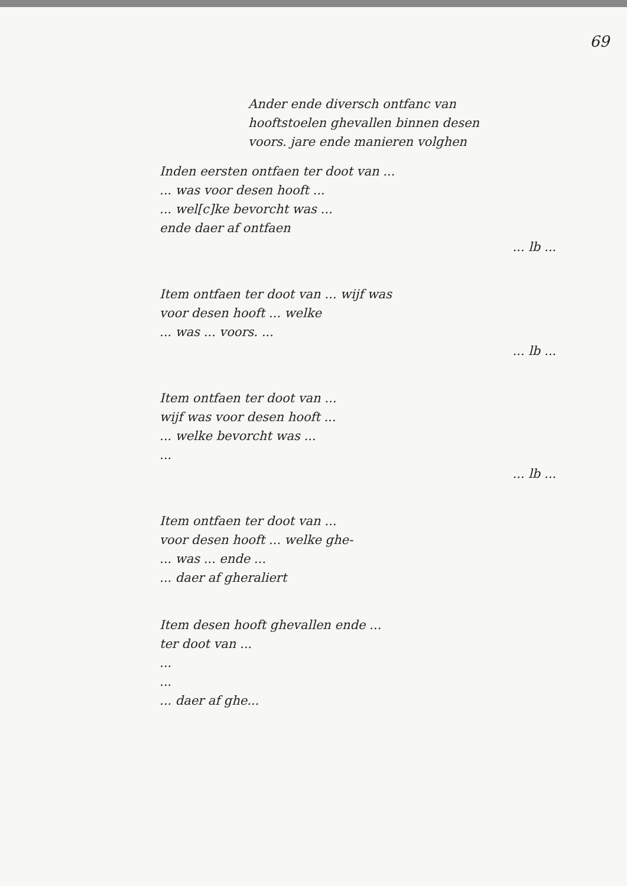69
Ander ende diversch ontfanc van
hooftstoelen ghevallen binnen desen
voors. jare ende manieren volghen
Inden eersten ontfaen ter doot van ...
... was voor desen hooft ...
... wel[c]ke bevorcht was ...
ende daer af ontfaen
... lb ...
Item ontfaen ter doot van ... wijf was
voor desen hooft ... welke
... was ... voors. ...
... lb ...
Item ontfaen ter doot van ...
wijf was voor desen hooft ...
... welke bevorcht was ...
...
... lb ...
Item ontfaen ter doot van ...
voor desen hooft ... welke ghe-
... was ... ende ...
... daer af gheraliert
Item desen hooft ghevallen ende ...
ter doot van ...
...
...
... daer af ghe...